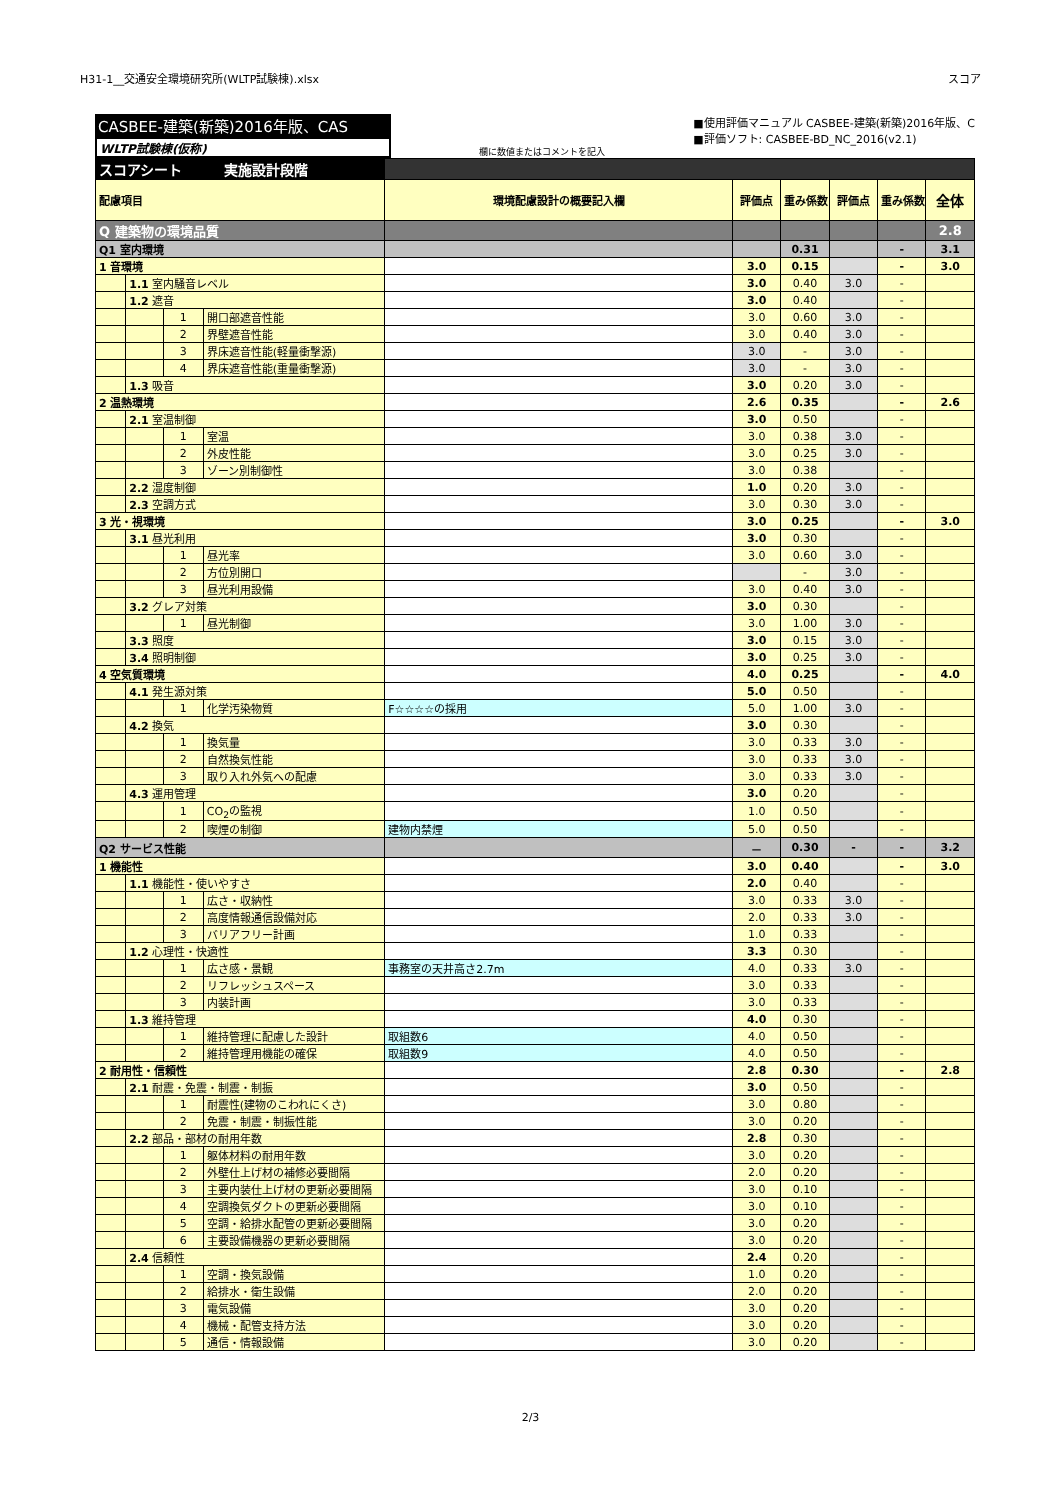H31-1__交通安全環境研究所(WLTP試験棟).xlsx スコア
CASBEE-建築(新築)2016年版、CAS
WLTP試験棟(仮称)
欄に数値またはコメントを記入
■使用評価マニュアル CASBEE-建築(新築)2016年版、C
■評価ソフト: CASBEE-BD_NC_2016(v2.1)
| スコアシート 実施設計段階 | | | | | | | | | |
| 配慮項目 | | | | 環境配慮設計の概要記入欄 | 評価点 | 重み係数 | 評価点 | 重み係数 | 全体 |
| Q 建築物の環境品質 | | | | | | | | | 2.8 |
| Q1 室内環境 | | | | | | 0.31 | | - | 3.1 |
| 1 音環境 | | | | | 3.0 | 0.15 | | - | 3.0 |
| | 1.1 室内騒音レベル | | | | 3.0 | 0.40 | 3.0 | - | |
| | 1.2 遮音 | | | | 3.0 | 0.40 | | - | |
| | | 1 | 開口部遮音性能 | | 3.0 | 0.60 | 3.0 | - | |
| | | 2 | 界壁遮音性能 | | 3.0 | 0.40 | 3.0 | - | |
| | | 3 | 界床遮音性能(軽量衝撃源) | | 3.0 | - | 3.0 | - | |
| | | 4 | 界床遮音性能(重量衝撃源) | | 3.0 | - | 3.0 | - | |
| | 1.3 吸音 | | | | 3.0 | 0.20 | 3.0 | - | |
| 2 温熱環境 | | | | | 2.6 | 0.35 | | - | 2.6 |
| | 2.1 室温制御 | | | | 3.0 | 0.50 | | - | |
| | | 1 | 室温 | | 3.0 | 0.38 | 3.0 | - | |
| | | 2 | 外皮性能 | | 3.0 | 0.25 | 3.0 | - | |
| | | 3 | ゾーン別制御性 | | 3.0 | 0.38 | | - | |
| | 2.2 湿度制御 | | | | 1.0 | 0.20 | 3.0 | - | |
| | 2.3 空調方式 | | | | 3.0 | 0.30 | 3.0 | - | |
| 3 光・視環境 | | | | | 3.0 | 0.25 | | - | 3.0 |
| | 3.1 昼光利用 | | | | 3.0 | 0.30 | | - | |
| | | 1 | 昼光率 | | 3.0 | 0.60 | 3.0 | - | |
| | | 2 | 方位別開口 | | | - | 3.0 | - | |
| | | 3 | 昼光利用設備 | | 3.0 | 0.40 | 3.0 | - | |
| | 3.2 グレア対策 | | | | 3.0 | 0.30 | | - | |
| | | 1 | 昼光制御 | | 3.0 | 1.00 | 3.0 | - | |
| | 3.3 照度 | | | | 3.0 | 0.15 | 3.0 | - | |
| | 3.4 照明制御 | | | | 3.0 | 0.25 | 3.0 | - | |
| 4 空気質環境 | | | | | 4.0 | 0.25 | | - | 4.0 |
| | 4.1 発生源対策 | | | | 5.0 | 0.50 | | - | |
| | | 1 | 化学汚染物質 | F☆☆☆☆の採用 | 5.0 | 1.00 | 3.0 | - | |
| | 4.2 換気 | | | | 3.0 | 0.30 | | - | |
| | | 1 | 換気量 | | 3.0 | 0.33 | 3.0 | - | |
| | | 2 | 自然換気性能 | | 3.0 | 0.33 | 3.0 | - | |
| | | 3 | 取り入れ外気への配慮 | | 3.0 | 0.33 | 3.0 | - | |
| | 4.3 運用管理 | | | | 3.0 | 0.20 | | - | |
| | | 1 | CO<sub>2</sub>の監視 | | 1.0 | 0.50 | | - | |
| | | 2 | 喫煙の制御 | 建物内禁煙 | 5.0 | 0.50 | | - | |
| Q2 サービス性能 | | | | | － | 0.30 | - | - | 3.2 |
| 1 機能性 | | | | | 3.0 | 0.40 | | - | 3.0 |
| | 1.1 機能性・使いやすさ | | | | 2.0 | 0.40 | | - | |
| | | 1 | 広さ・収納性 | | 3.0 | 0.33 | 3.0 | - | |
| | | 2 | 高度情報通信設備対応 | | 2.0 | 0.33 | 3.0 | - | |
| | | 3 | バリアフリー計画 | | 1.0 | 0.33 | | - | |
| | 1.2 心理性・快適性 | | | | 3.3 | 0.30 | | - | |
| | | 1 | 広さ感・景観 | 事務室の天井高さ2.7m | 4.0 | 0.33 | 3.0 | - | |
| | | 2 | リフレッシュスペース | | 3.0 | 0.33 | | - | |
| | | 3 | 内装計画 | | 3.0 | 0.33 | | - | |
| | 1.3 維持管理 | | | | 4.0 | 0.30 | | - | |
| | | 1 | 維持管理に配慮した設計 | 取組数6 | 4.0 | 0.50 | | - | |
| | | 2 | 維持管理用機能の確保 | 取組数9 | 4.0 | 0.50 | | - | |
| 2 耐用性・信頼性 | | | | | 2.8 | 0.30 | | - | 2.8 |
| | 2.1 耐震・免震・制震・制振 | | | | 3.0 | 0.50 | | - | |
| | | 1 | 耐震性(建物のこわれにくさ) | | 3.0 | 0.80 | | - | |
| | | 2 | 免震・制震・制振性能 | | 3.0 | 0.20 | | - | |
| | 2.2 部品・部材の耐用年数 | | | | 2.8 | 0.30 | | - | |
| | | 1 | 躯体材料の耐用年数 | | 3.0 | 0.20 | | - | |
| | | 2 | 外壁仕上げ材の補修必要間隔 | | 2.0 | 0.20 | | - | |
| | | 3 | 主要内装仕上げ材の更新必要間隔 | | 3.0 | 0.10 | | - | |
| | | 4 | 空調換気ダクトの更新必要間隔 | | 3.0 | 0.10 | | - | |
| | | 5 | 空調・給排水配管の更新必要間隔 | | 3.0 | 0.20 | | - | |
| | | 6 | 主要設備機器の更新必要間隔 | | 3.0 | 0.20 | | - | |
| | 2.4 信頼性 | | | | 2.4 | 0.20 | | - | |
| | | 1 | 空調・換気設備 | | 1.0 | 0.20 | | - | |
| | | 2 | 給排水・衛生設備 | | 2.0 | 0.20 | | - | |
| | | 3 | 電気設備 | | 3.0 | 0.20 | | - | |
| | | 4 | 機械・配管支持方法 | | 3.0 | 0.20 | | - | |
| | | 5 | 通信・情報設備 | | 3.0 | 0.20 | | - | |
2/3